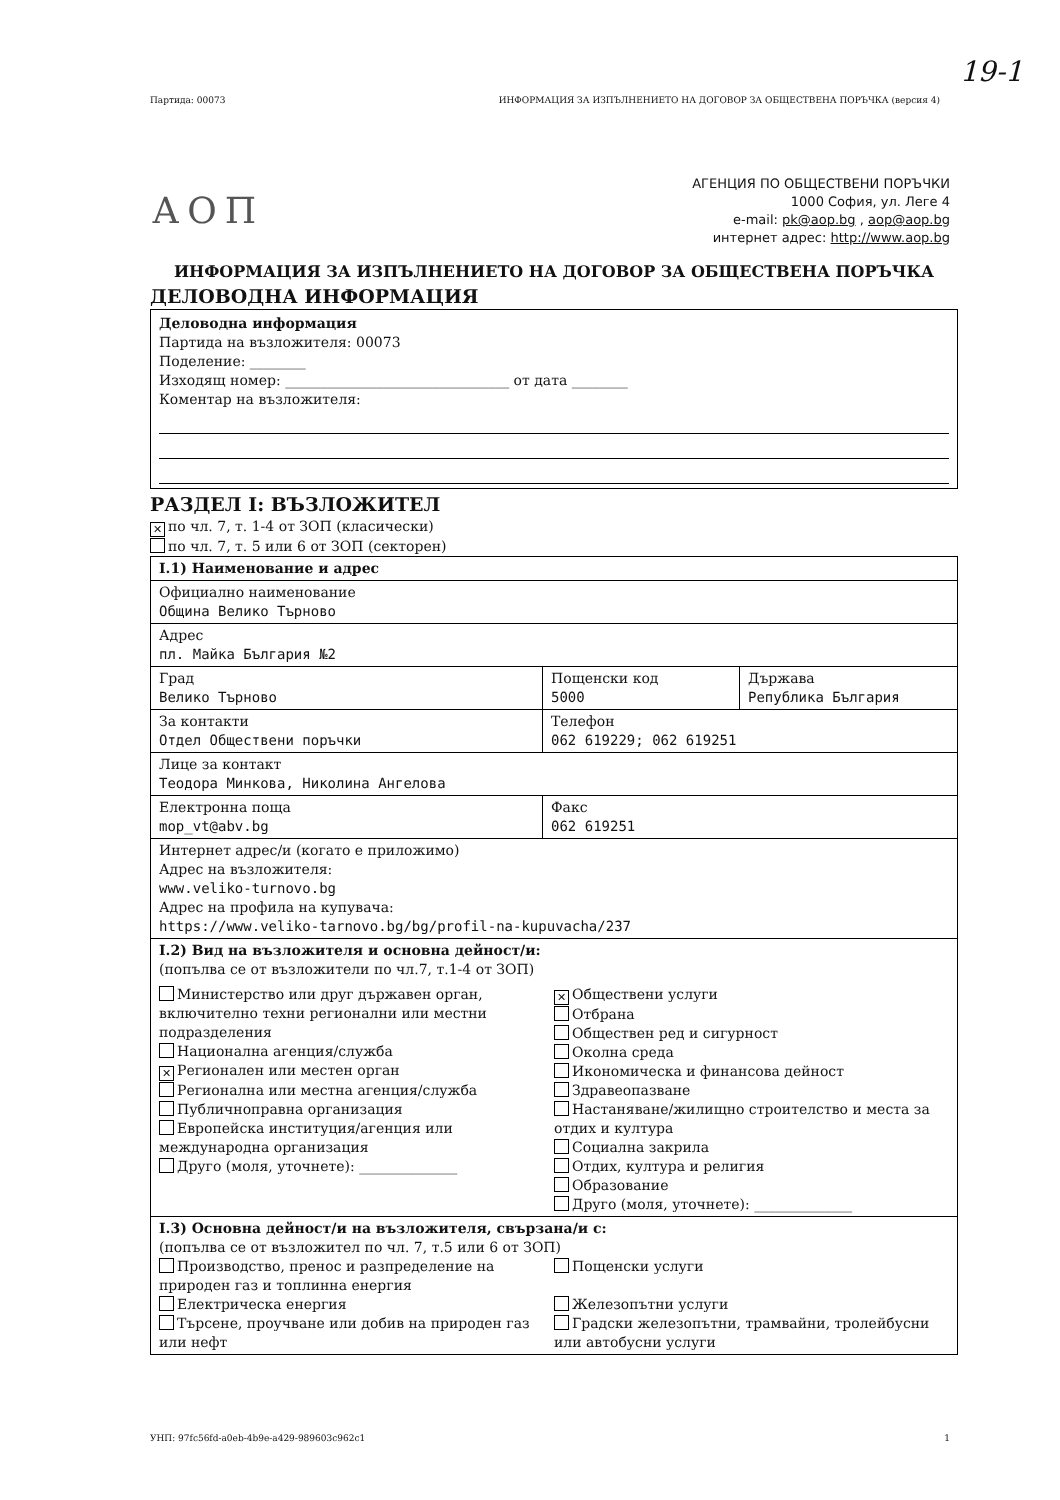19-1
Партида: 00073 ИНФОРМАЦИЯ ЗА ИЗПЪЛНЕНИЕТО НА ДОГОВОР ЗА ОБЩЕСТВЕНА ПОРЪЧКА (версия 4)
АОП
АГЕНЦИЯ ПО ОБЩЕСТВЕНИ ПОРЪЧКИ
1000 София, ул. Леге 4
e-mail: pk@aop.bg , aop@aop.bg
интернет адрес: http://www.aop.bg
ИНФОРМАЦИЯ ЗА ИЗПЪЛНЕНИЕТО НА ДОГОВОР ЗА ОБЩЕСТВЕНА ПОРЪЧКА
ДЕЛОВОДНА ИНФОРМАЦИЯ
Деловодна информация
Партида на възложителя: 00073
Поделение: ________
Изходящ номер: ________________________________ от дата ________
Коментар на възложителя:
РАЗДЕЛ I: ВЪЗЛОЖИТЕЛ
✕ по чл. 7, т. 1-4 от ЗОП (класически)
по чл. 7, т. 5 или 6 от ЗОП (секторен)
| I.1) Наименование и адрес | | |
| Официално наименование Община Велико Търново | | |
| Адрес пл. Майка България №2 | | |
| Град Велико Търново | Пощенски код 5000 | Държава Република България |
| За контакти Отдел Обществени поръчки | Телефон 062 619229; 062 619251 | |
| Лице за контакт Теодора Минкова, Николина Ангелова | | |
| Електронна поща mop_vt@abv.bg | Факс 062 619251 | |
| Интернет адрес/и (когато е приложимо) Адрес на възложителя: www.veliko-turnovo.bg Адрес на профила на купувача: https://www.veliko-tarnovo.bg/bg/profil-na-kupuvacha/237 | | |
| I.2) Вид на възложителя и основна дейност/и: (попълва се от възложители по чл.7, т.1-4 от ЗОП) Министерство или друг държавен орган, включително техни регионални или местни подразделения Национална агенция/служба ✕ Регионален или местен орган Регионална или местна агенция/служба Публичноправна организация Европейска институция/агенция или международна организация Друго (моля, уточнете): ______________ ✕ Обществени услуги Отбрана Обществен ред и сигурност Околна среда Икономическа и финансова дейност Здравеопазване Настаняване/жилищно строителство и места за отдих и култура Социална закрила Отдих, култура и религия Образование Друго (моля, уточнете): ______________ | | |
| I.3) Основна дейност/и на възложителя, свързана/и с: (попълва се от възложител по чл. 7, т.5 или 6 от ЗОП) Производство, пренос и разпределение на природен газ и топлинна енергия Електрическа енергия Търсене, проучване или добив на природен газ или нефт Пощенски услуги Железопътни услуги Градски железопътни, трамвайни, тролейбусни или автобусни услуги | | |
УНП: 97fc56fd-a0eb-4b9e-a429-989603c962c1 1